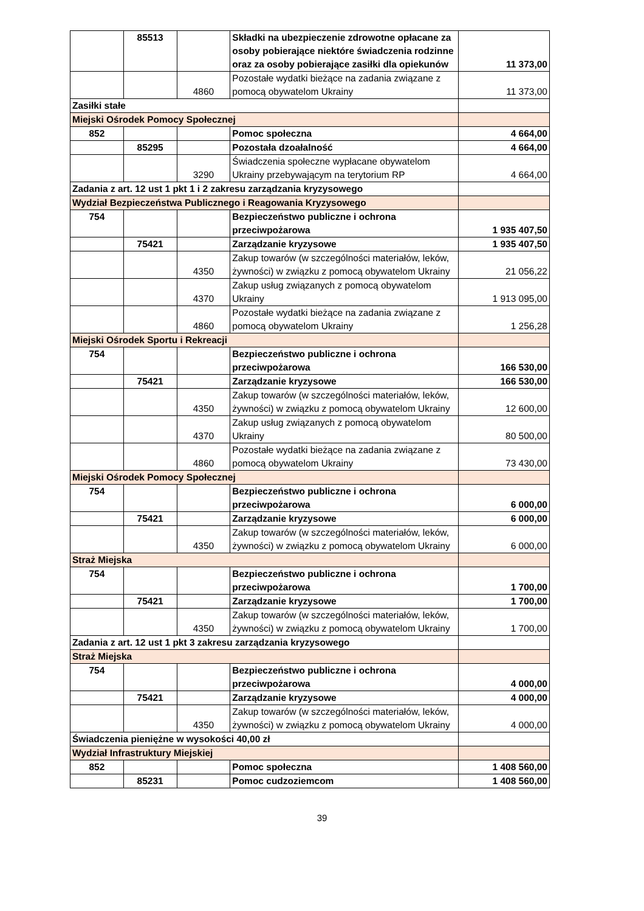| | 85513 | | Składki na ubezpieczenie zdrowotne opłacane za osoby pobierające niektóre świadczenia rodzinne oraz za osoby pobierające zasiłki dla opiekunów | 11 373,00 |
| | | 4860 | Pozostałe wydatki bieżące na zadania związane z pomocą obywatelom Ukrainy | 11 373,00 |
| Zasiłki stałe | | | | |
| Miejski Ośrodek Pomocy Społecznej | | | | |
| 852 | | | Pomoc społeczna | 4 664,00 |
| | 85295 | | Pozostała dzoałalność | 4 664,00 |
| | | 3290 | Świadczenia społeczne wypłacane obywatelom Ukrainy przebywającym na terytorium RP | 4 664,00 |
| Zadania z art. 12 ust 1 pkt 1 i 2 zakresu zarządzania kryzysowego | | | | |
| Wydział Bezpieczeństwa Publicznego i Reagowania Kryzysowego | | | | |
| 754 | | | Bezpieczeństwo publiczne i ochrona przeciwpożarowa | 1 935 407,50 |
| | 75421 | | Zarządzanie kryzysowe | 1 935 407,50 |
| | | 4350 | Zakup towarów (w szczególności materiałów, leków, żywności) w związku z pomocą obywatelom Ukrainy | 21 056,22 |
| | | 4370 | Zakup usług związanych z pomocą obywatelom Ukrainy | 1 913 095,00 |
| | | 4860 | Pozostałe wydatki bieżące na zadania związane z pomocą obywatelom Ukrainy | 1 256,28 |
| Miejski Ośrodek Sportu i Rekreacji | | | | |
| 754 | | | Bezpieczeństwo publiczne i ochrona przeciwpożarowa | 166 530,00 |
| | 75421 | | Zarządzanie kryzysowe | 166 530,00 |
| | | 4350 | Zakup towarów (w szczególności materiałów, leków, żywności) w związku z pomocą obywatelom Ukrainy | 12 600,00 |
| | | 4370 | Zakup usług związanych z pomocą obywatelom Ukrainy | 80 500,00 |
| | | 4860 | Pozostałe wydatki bieżące na zadania związane z pomocą obywatelom Ukrainy | 73 430,00 |
| Miejski Ośrodek Pomocy Społecznej | | | | |
| 754 | | | Bezpieczeństwo publiczne i ochrona przeciwpożarowa | 6 000,00 |
| | 75421 | | Zarządzanie kryzysowe | 6 000,00 |
| | | 4350 | Zakup towarów (w szczególności materiałów, leków, żywności) w związku z pomocą obywatelom Ukrainy | 6 000,00 |
| Straż Miejska | | | | |
| 754 | | | Bezpieczeństwo publiczne i ochrona przeciwpożarowa | 1 700,00 |
| | 75421 | | Zarządzanie kryzysowe | 1 700,00 |
| | | 4350 | Zakup towarów (w szczególności materiałów, leków, żywności) w związku z pomocą obywatelom Ukrainy | 1 700,00 |
| Zadania z art. 12 ust 1 pkt 3 zakresu zarządzania kryzysowego | | | | |
| Straż Miejska | | | | |
| 754 | | | Bezpieczeństwo publiczne i ochrona przeciwpożarowa | 4 000,00 |
| | 75421 | | Zarządzanie kryzysowe | 4 000,00 |
| | | 4350 | Zakup towarów (w szczególności materiałów, leków, żywności) w związku z pomocą obywatelom Ukrainy | 4 000,00 |
| Świadczenia pieniężne w wysokości 40,00 zł | | | | |
| Wydział Infrastruktury Miejskiej | | | | |
| 852 | | | Pomoc społeczna | 1 408 560,00 |
| | 85231 | | Pomoc cudzoziemcom | 1 408 560,00 |
39